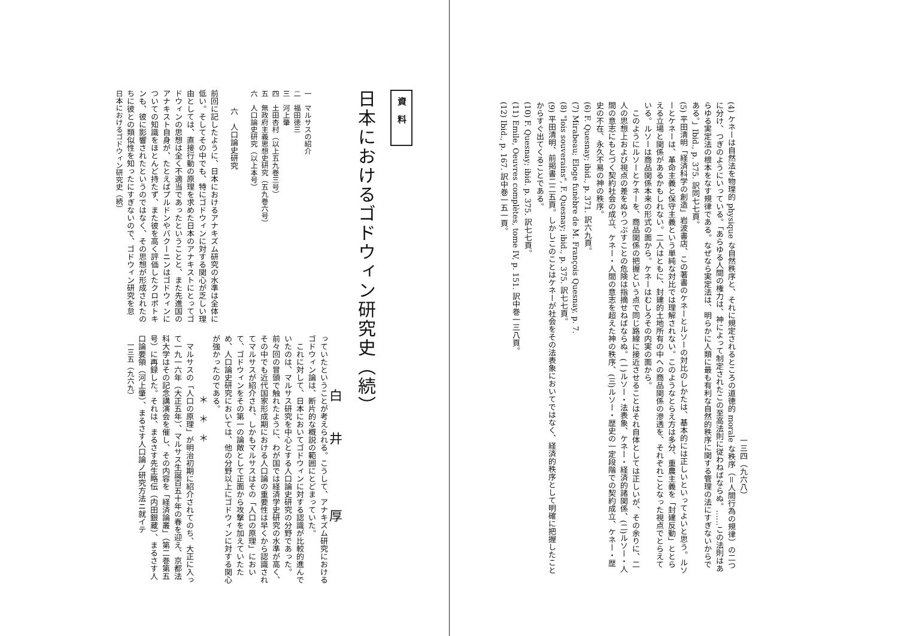一三四（九六八）
(4) ケネーは自然法を物理的 physique な自然秩序と、それに規定されるところの道徳的 morale な秩序（＝人間行為の規律）の二つに分け、つぎのようにいっている。「あらゆる人間の権力は、神によって制定されたこの至高法則に従わねばならぬ。……この法則はあらゆる実定法の根本をなす規律である。なぜなら実定法は、明らかに人類に最も有利な自然的秩序に関する管理の法にすぎないからである。」Ibid., p. 375. 訳同七七頁。
(5) 平田清明「経済科学の創造」岩波書店、この著書のケネーとルソーの対比のしかたは、基本的には正しいといってよいと思う。ルソーとケネーは、革命主義と保守主義という単純な対比では理解されない。このようなとらえ方は多分、重農主義を「封建反動」ととらえる立場と関係があるかもしれない。二人はともに、封建的土地所有の中への商品関係の滲透を、それぞれことなった視点でとらえている。ルソーは商品関係本来の形式の面から。ケネーはむしろその内実の面から。
このようにルソーとケネーを、商品関係の把握という点で同じ路線に接近させることはそれ自体としては正しいが、その余りに、二人の思想上および視点の差をぬりつぶすことの危険は指摘せねばならぬ。(一)ルソー・法表象、ケネー・経済的諸関係、(二)ルソー・人間の意志にもとづく契約社会の成立、ケネー・人間の意志を超えた神の秩序、(三)ルソー・歴史の一定段階での契約成立、ケネー・歴史の不在、永久不易の神の秩序。
(6) F. Quesnay; ibid., p. 371. 訳六九頁。
(7) Mirabeau; Eloge funèbre de M. François Quesnay, p. 7.
(8) "lois souverains", F. Quesnay; ibid., p. 375. 訳七七頁。
(9) 平田清明、前掲書二二五頁。しかしこのことはケネーが社会をその法表象においてではなく、経済的秩序として明確に把握したことからすぐ出てくることである。
(10) F. Quesnay; ibid. p. 375. 訳七七頁。
(11) Emile, Oeuvres complètes, tome IV, p. 151. 訳中巻一三八頁。
(12) Ibid., p. 167. 訳中巻一五一頁。
資　料
日本におけるゴドウィン研究史（続）
白井 厚
一　マルサスの紹介
二　福田徳三
三　河上肇
四　土田杏村（以上五九巻三号）
五　無政府主義思想史研究（五九巻六号）
六　人口論史研究（以上本号）
六　人口論史研究
前回に記したように、日本におけるアナキズム研究の水準は全体に低い。そしてその中でも、特にゴドウィンに対する関心が乏しい理由としては、直接行動の原理を求めた日本のアナキストにとってゴドウィンの思想は全く不適当であったということと、また先進国のアナキスト自身が、たとえばプルドンやバクーニンはゴドウィンについての知識をほとんど持たず、また彼を高く評価したクロポトキンも、彼に影響されたというのではなく、その思想が形成されたのちに彼との類似性を知ったにすぎないので、ゴドウィン研究を怠
日本におけるゴドウィン研究史（続）
っていたということが考えられる。こうして、アナキズム研究におけるゴドウィン論は、断片的な概説の範囲にとどまっていた。
　これに対して、日本においてゴドウィンに対する認識が比較的進んでいたのは、マルサス研究を中心とする人口論史研究の分野であった。前々回の冒頭で触れたように、わが国では経済学史研究の水準が高く、その中でも近代国家形成期における人口論の重要性は早くから認識されてマルサスが紹介され、しかもマルサスはその「人口の原理」において、ゴドウィンをその第一の論敵として正面から攻撃を加えていたため、人口論史研究においては、他の分野以上にゴドウィンに対する関心が強かったのである。
＊　＊　＊
　マルサスの「人口の原理」が明治初期に紹介されてのち、大正に入って一九一六年（大正五年）、マルサス生誕百五十年の春を迎え、京都法科大学はその記念講演会を催し、その内容を「経済論叢」（第二巻第五号）に再録した。それは、まるさす先生略伝（内田銀蔵）、まるさす人口論要領（河上肇）、まるさす人口論ノ研究方法ニ就イテ
一三五（九六九）